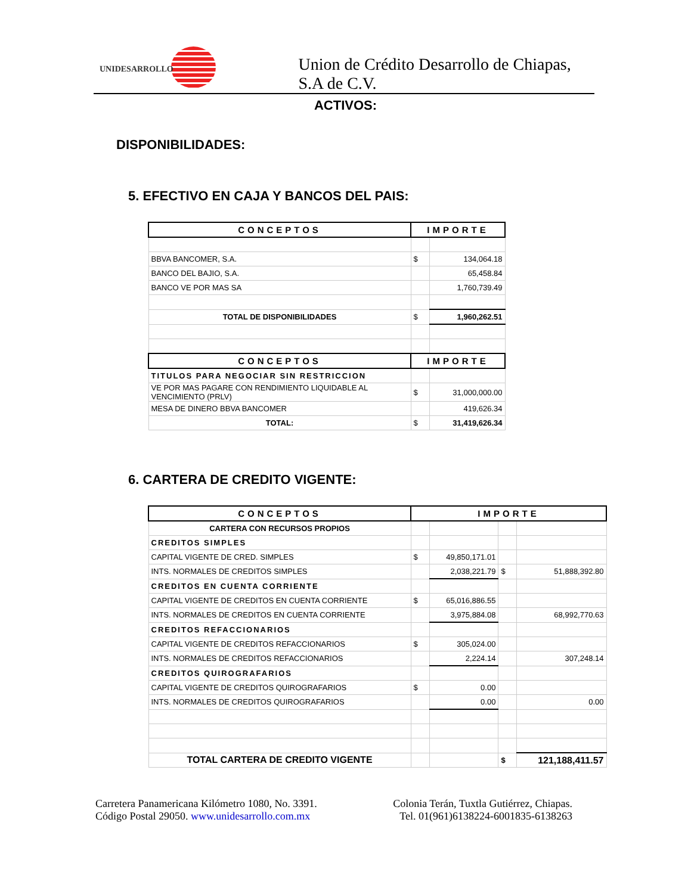UNIDESARROLLO
Union de Crédito Desarrollo de Chiapas, S.A de C.V.
ACTIVOS:
DISPONIBILIDADES:
5. EFECTIVO EN CAJA Y BANCOS DEL PAIS:
| CONCEPTOS | IMPORTE | |
| --- | --- | --- |
| BBVA BANCOMER, S.A. | $ | 134,064.18 |
| BANCO DEL BAJIO, S.A. | | 65,458.84 |
| BANCO VE POR MAS SA | | 1,760,739.49 |
| TOTAL DE DISPONIBILIDADES | $ | 1,960,262.51 |
| CONCEPTOS | IMPORTE | |
| TITULOS PARA NEGOCIAR SIN RESTRICCION | | |
| VE POR MAS PAGARE CON RENDIMIENTO LIQUIDABLE AL VENCIMIENTO (PRLV) | $ | 31,000,000.00 |
| MESA DE DINERO BBVA BANCOMER | | 419,626.34 |
| TOTAL: | $ | 31,419,626.34 |
6. CARTERA DE CREDITO VIGENTE:
| CONCEPTOS | IMPORTE | | | |
| --- | --- | --- | --- | --- |
| CARTERA CON RECURSOS PROPIOS | | | | |
| CREDITOS SIMPLES | | | | |
| CAPITAL VIGENTE DE CRED. SIMPLES | $ | 49,850,171.01 | | |
| INTS. NORMALES DE CREDITOS SIMPLES | | 2,038,221.79 | $ | 51,888,392.80 |
| CREDITOS EN CUENTA CORRIENTE | | | | |
| CAPITAL VIGENTE DE CREDITOS EN CUENTA CORRIENTE | $ | 65,016,886.55 | | |
| INTS. NORMALES DE CREDITOS EN CUENTA CORRIENTE | | 3,975,884.08 | | 68,992,770.63 |
| CREDITOS REFACCIONARIOS | | | | |
| CAPITAL VIGENTE DE CREDITOS REFACCIONARIOS | $ | 305,024.00 | | |
| INTS. NORMALES DE CREDITOS REFACCIONARIOS | | 2,224.14 | | 307,248.14 |
| CREDITOS QUIROGRAFARIOS | | | | |
| CAPITAL VIGENTE DE CREDITOS QUIROGRAFARIOS | $ | 0.00 | | |
| INTS. NORMALES DE CREDITOS QUIROGRAFARIOS | | 0.00 | | 0.00 |
| TOTAL CARTERA DE CREDITO VIGENTE | | | $ | 121,188,411.57 |
Carretera Panamericana Kilómetro 1080, No. 3391.
Código Postal 29050. www.unidesarrollo.com.mx
Colonia Terán, Tuxtla Gutiérrez, Chiapas.
Tel. 01(961)6138224-6001835-6138263